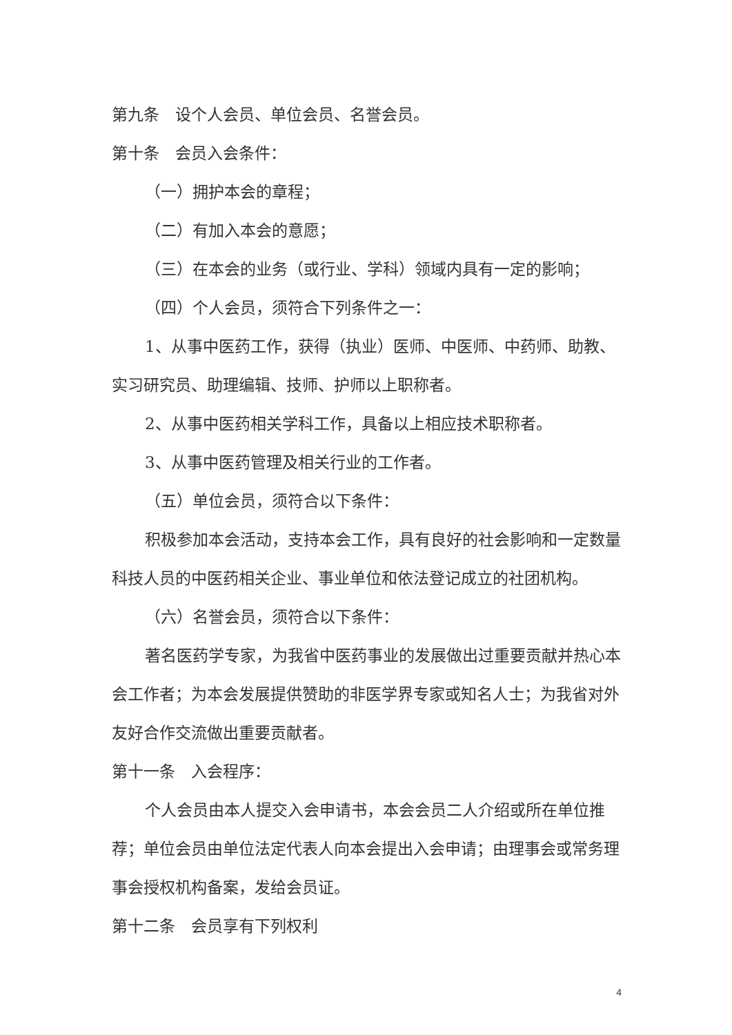第九条　设个人会员、单位会员、名誉会员。
第十条　会员入会条件：
（一）拥护本会的章程；
（二）有加入本会的意愿；
（三）在本会的业务（或行业、学科）领域内具有一定的影响；
（四）个人会员，须符合下列条件之一：
1、从事中医药工作，获得（执业）医师、中医师、中药师、助教、实习研究员、助理编辑、技师、护师以上职称者。
2、从事中医药相关学科工作，具备以上相应技术职称者。
3、从事中医药管理及相关行业的工作者。
（五）单位会员，须符合以下条件：
积极参加本会活动，支持本会工作，具有良好的社会影响和一定数量科技人员的中医药相关企业、事业单位和依法登记成立的社团机构。
（六）名誉会员，须符合以下条件：
著名医药学专家，为我省中医药事业的发展做出过重要贡献并热心本会工作者；为本会发展提供赞助的非医学界专家或知名人士；为我省对外友好合作交流做出重要贡献者。
第十一条　入会程序：
个人会员由本人提交入会申请书，本会会员二人介绍或所在单位推荐；单位会员由单位法定代表人向本会提出入会申请；由理事会或常务理事会授权机构备案，发给会员证。
第十二条　会员享有下列权利
4